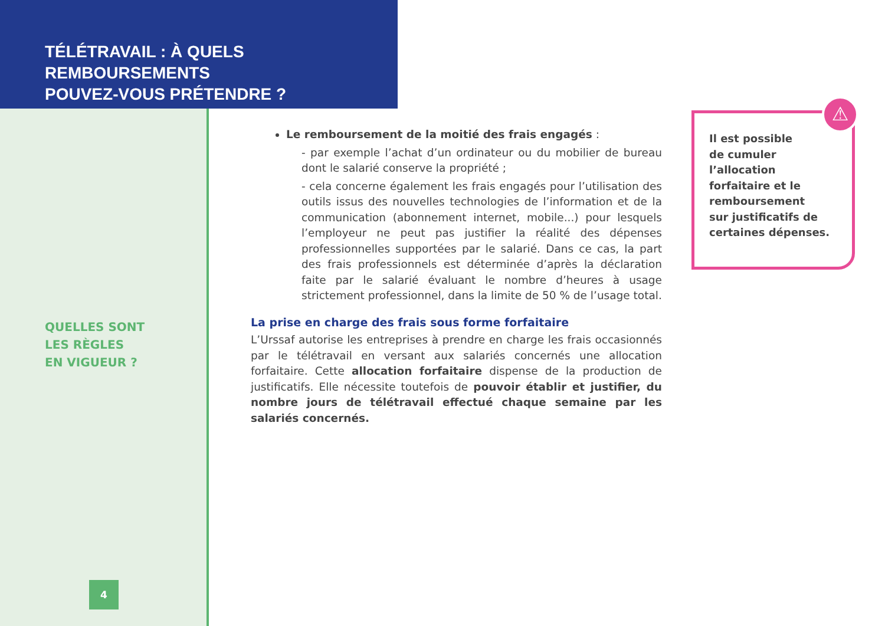TÉLÉTRAVAIL : À QUELS REMBOURSEMENTS
POUVEZ-VOUS PRÉTENDRE ?
QUELLES SONT
LES RÈGLES
EN VIGUEUR ?
4
Le remboursement de la moitié des frais engagés :
- par exemple l’achat d’un ordinateur ou du mobilier de bureau dont le salarié conserve la propriété ;
- cela concerne également les frais engagés pour l’utilisation des outils issus des nouvelles technologies de l’information et de la communication (abonnement internet, mobile...) pour lesquels l’employeur ne peut pas justifier la réalité des dépenses professionnelles supportées par le salarié. Dans ce cas, la part des frais professionnels est déterminée d’après la déclaration faite par le salarié évaluant le nombre d’heures à usage strictement professionnel, dans la limite de 50 % de l’usage total.
La prise en charge des frais sous forme forfaitaire
L’Urssaf autorise les entreprises à prendre en charge les frais occasionnés par le télétravail en versant aux salariés concernés une allocation forfaitaire. Cette allocation forfaitaire dispense de la production de justificatifs. Elle nécessite toutefois de pouvoir établir et justifier, du nombre jours de télétravail effectué chaque semaine par les salariés concernés.
Il est possible
de cumuler
l’allocation
forfaitaire et le
remboursement
sur justificatifs de
certaines dépenses.
⚠